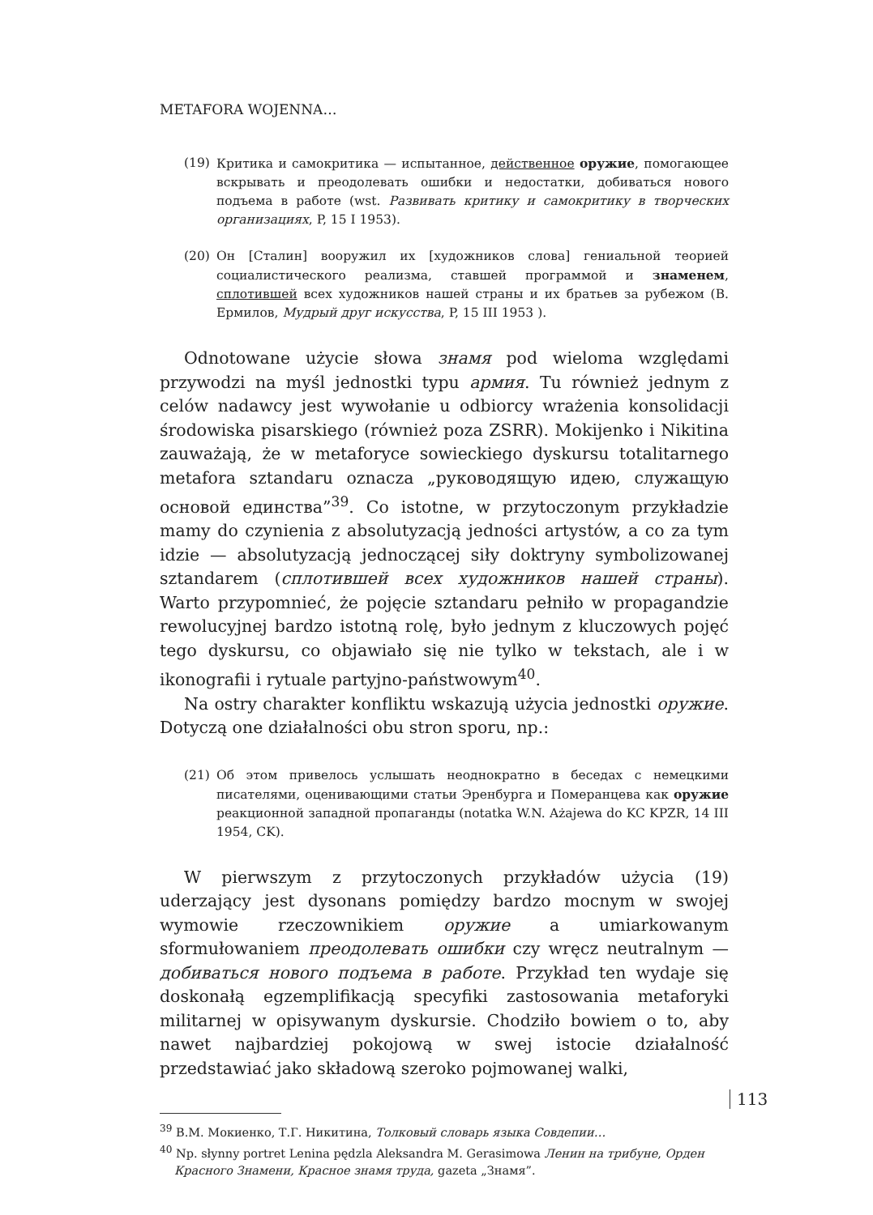METAFORA WOJENNA…
(19) Критика и самокритика — испытанное, действенное оружие, помогающее вскрывать и преодолевать ошибки и недостатки, добиваться нового подъема в работе (wst. Развивать критику и самокритику в творческих организациях, P, 15 I 1953).
(20) Он [Сталин] вооружил их [художников слова] гениальной теорией социалистического реализма, ставшей программой и знаменем, сплотившей всех художников нашей страны и их братьев за рубежом (В. Ермилов, Мудрый друг искусства, P, 15 III 1953 ).
Odnotowane użycie słowa знамя pod wieloma względami przywodzi na myśl jednostki typu армия. Tu również jednym z celów nadawcy jest wywołanie u odbiorcy wrażenia konsolidacji środowiska pisarskiego (również poza ZSRR). Mokijenko i Nikitina zauważają, że w metaforyce sowieckiego dyskursu totalitarnego metafora sztandaru oznacza „руководящую идею, служащую основой единства”<sup>39</sup>. Co istotne, w przytoczonym przykładzie mamy do czynienia z absolutyzacją jedności artystów, a co za tym idzie — absolutyzacją jednoczącej siły doktryny symbolizowanej sztandarem (сплотившей всех художников нашей страны). Warto przypomnieć, że pojęcie sztandaru pełniło w propagandzie rewolucyjnej bardzo istotną rolę, było jednym z kluczowych pojęć tego dyskursu, co objawiało się nie tylko w tekstach, ale i w ikonografii i rytuale partyjno-państwowym<sup>40</sup>.
Na ostry charakter konfliktu wskazują użycia jednostki оружие. Dotyczą one działalności obu stron sporu, np.:
(21) Об этом привелось услышать неоднократно в беседах с немецкими писателями, оценивающими статьи Эренбурга и Померанцева как оружие реакционной западной пропаганды (notatka W.N. Ażajewa do KC KPZR, 14 III 1954, CK).
W pierwszym z przytoczonych przykładów użycia (19) uderzający jest dysonans pomiędzy bardzo mocnym w swojej wymowie rzeczownikiem оружие a umiarkowanym sformułowaniem преодолевать ошибки czy wręcz neutralnym — добиваться нового подъема в работе. Przykład ten wydaje się doskonałą egzemplifikacją specyfiki zastosowania metaforyki militarnej w opisywanym dyskursie. Chodziło bowiem o to, aby nawet najbardziej pokojową w swej istocie działalność przedstawiać jako składową szeroko pojmowanej walki,
<sup>39</sup> В.М. Мокиенко, Т.Г. Никитина, Толковый словарь языка Совдепии…
<sup>40</sup> Np. słynny portret Lenina pędzla Aleksandra M. Gerasimowa Ленин на трибуне, Орден Красного Знамени, Красное знамя труда, gazeta „Знамя”.
113